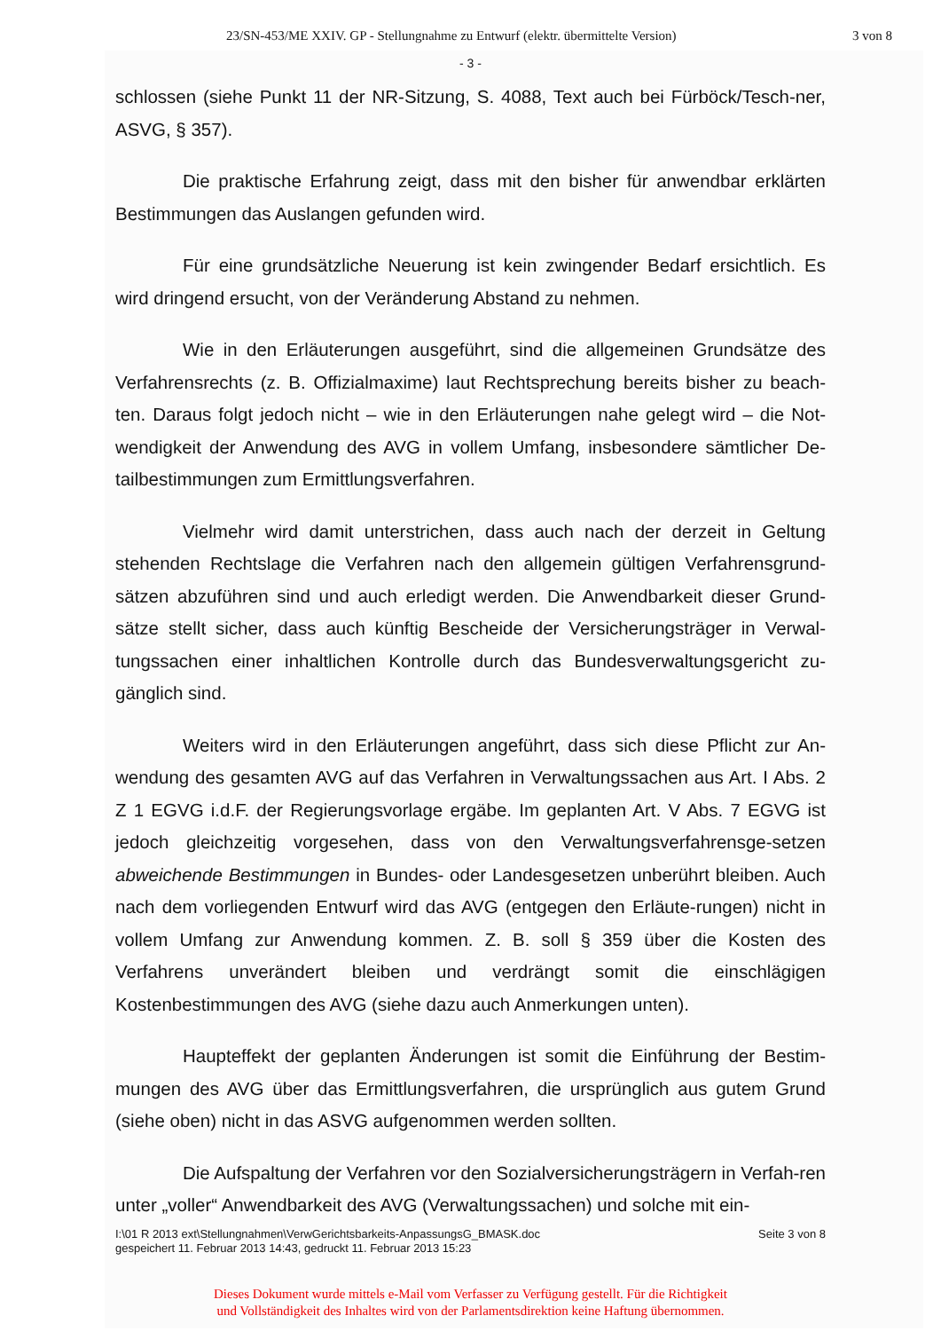23/SN-453/ME XXIV. GP - Stellungnahme zu Entwurf (elektr. übermittelte Version) 3 von 8
- 3 -
schlossen (siehe Punkt 11 der NR-Sitzung, S. 4088, Text auch bei Fürböck/Tesch-ner, ASVG, § 357).
Die praktische Erfahrung zeigt, dass mit den bisher für anwendbar erklärten Bestimmungen das Auslangen gefunden wird.
Für eine grundsätzliche Neuerung ist kein zwingender Bedarf ersichtlich. Es wird dringend ersucht, von der Veränderung Abstand zu nehmen.
Wie in den Erläuterungen ausgeführt, sind die allgemeinen Grundsätze des Verfahrensrechts (z. B. Offizialmaxime) laut Rechtsprechung bereits bisher zu beach-ten. Daraus folgt jedoch nicht – wie in den Erläuterungen nahe gelegt wird – die Not-wendigkeit der Anwendung des AVG in vollem Umfang, insbesondere sämtlicher De-tailbestimmungen zum Ermittlungsverfahren.
Vielmehr wird damit unterstrichen, dass auch nach der derzeit in Geltung stehenden Rechtslage die Verfahren nach den allgemein gültigen Verfahrensgrund-sätzen abzuführen sind und auch erledigt werden. Die Anwendbarkeit dieser Grund-sätze stellt sicher, dass auch künftig Bescheide der Versicherungsträger in Verwal-tungssachen einer inhaltlichen Kontrolle durch das Bundesverwaltungsgericht zu-gänglich sind.
Weiters wird in den Erläuterungen angeführt, dass sich diese Pflicht zur An-wendung des gesamten AVG auf das Verfahren in Verwaltungssachen aus Art. I Abs. 2 Z 1 EGVG i.d.F. der Regierungsvorlage ergäbe. Im geplanten Art. V Abs. 7 EGVG ist jedoch gleichzeitig vorgesehen, dass von den Verwaltungsverfahrensge-setzen abweichende Bestimmungen in Bundes- oder Landesgesetzen unberührt bleiben. Auch nach dem vorliegenden Entwurf wird das AVG (entgegen den Erläute-rungen) nicht in vollem Umfang zur Anwendung kommen. Z. B. soll § 359 über die Kosten des Verfahrens unverändert bleiben und verdrängt somit die einschlägigen Kostenbestimmungen des AVG (siehe dazu auch Anmerkungen unten).
Haupteffekt der geplanten Änderungen ist somit die Einführung der Bestim-mungen des AVG über das Ermittlungsverfahren, die ursprünglich aus gutem Grund (siehe oben) nicht in das ASVG aufgenommen werden sollten.
Die Aufspaltung der Verfahren vor den Sozialversicherungsträgern in Verfah-ren unter „voller“ Anwendbarkeit des AVG (Verwaltungssachen) und solche mit ein-
I:\01 R 2013 ext\Stellungnahmen\VerwGerichtsbarkeits-AnpassungsG_BMASK.doc
gespeichert 11. Februar 2013 14:43, gedruckt 11. Februar 2013 15:23 Seite 3 von 8
Dieses Dokument wurde mittels e-Mail vom Verfasser zu Verfügung gestellt. Für die Richtigkeit
und Vollständigkeit des Inhaltes wird von der Parlamentsdirektion keine Haftung übernommen.